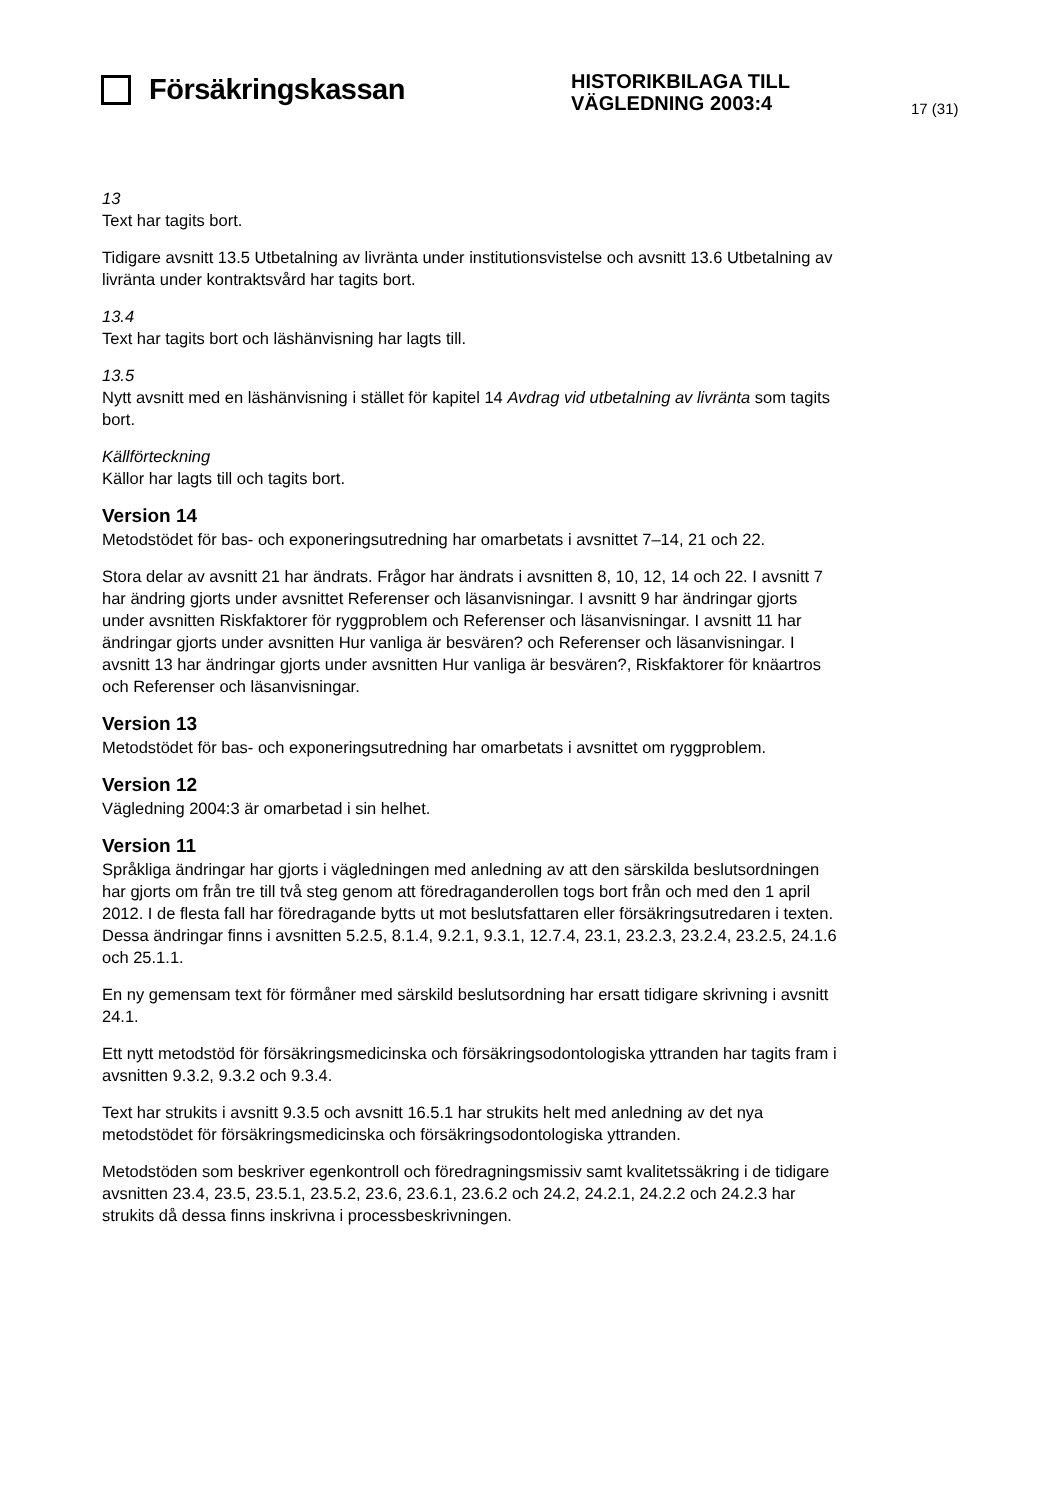Försäkringskassan
HISTORIKBILAGA TILL
VÄGLEDNING 2003:4
17 (31)
13
Text har tagits bort.
Tidigare avsnitt 13.5 Utbetalning av livränta under institutionsvistelse och avsnitt 13.6 Utbetalning av livränta under kontraktsvård har tagits bort.
13.4
Text har tagits bort och läshänvisning har lagts till.
13.5
Nytt avsnitt med en läshänvisning i stället för kapitel 14 Avdrag vid utbetalning av livränta som tagits bort.
Källförteckning
Källor har lagts till och tagits bort.
Version 14
Metodstödet för bas- och exponeringsutredning har omarbetats i avsnittet 7–14, 21 och 22.
Stora delar av avsnitt 21 har ändrats. Frågor har ändrats i avsnitten 8, 10, 12, 14 och 22. I avsnitt 7 har ändring gjorts under avsnittet Referenser och läsanvisningar. I avsnitt 9 har ändringar gjorts under avsnitten Riskfaktorer för ryggproblem och Referenser och läsanvisningar. I avsnitt 11 har ändringar gjorts under avsnitten Hur vanliga är besvären? och Referenser och läsanvisningar. I avsnitt 13 har ändringar gjorts under avsnitten Hur vanliga är besvären?, Riskfaktorer för knäartros och Referenser och läsanvisningar.
Version 13
Metodstödet för bas- och exponeringsutredning har omarbetats i avsnittet om ryggproblem.
Version 12
Vägledning 2004:3 är omarbetad i sin helhet.
Version 11
Språkliga ändringar har gjorts i vägledningen med anledning av att den särskilda beslutsordningen har gjorts om från tre till två steg genom att föredraganderollen togs bort från och med den 1 april 2012. I de flesta fall har föredragande bytts ut mot beslutsfattaren eller försäkringsutredaren i texten. Dessa ändringar finns i avsnitten 5.2.5, 8.1.4, 9.2.1, 9.3.1, 12.7.4, 23.1, 23.2.3, 23.2.4, 23.2.5, 24.1.6 och 25.1.1.
En ny gemensam text för förmåner med särskild beslutsordning har ersatt tidigare skrivning i avsnitt 24.1.
Ett nytt metodstöd för försäkringsmedicinska och försäkringsodontologiska yttranden har tagits fram i avsnitten 9.3.2, 9.3.2 och 9.3.4.
Text har strukits i avsnitt 9.3.5 och avsnitt 16.5.1 har strukits helt med anledning av det nya metodstödet för försäkringsmedicinska och försäkringsodontologiska yttranden.
Metodstöden som beskriver egenkontroll och föredragningsmissiv samt kvalitetssäkring i de tidigare avsnitten 23.4, 23.5, 23.5.1, 23.5.2, 23.6, 23.6.1, 23.6.2 och 24.2, 24.2.1, 24.2.2 och 24.2.3 har strukits då dessa finns inskrivna i processbeskrivningen.